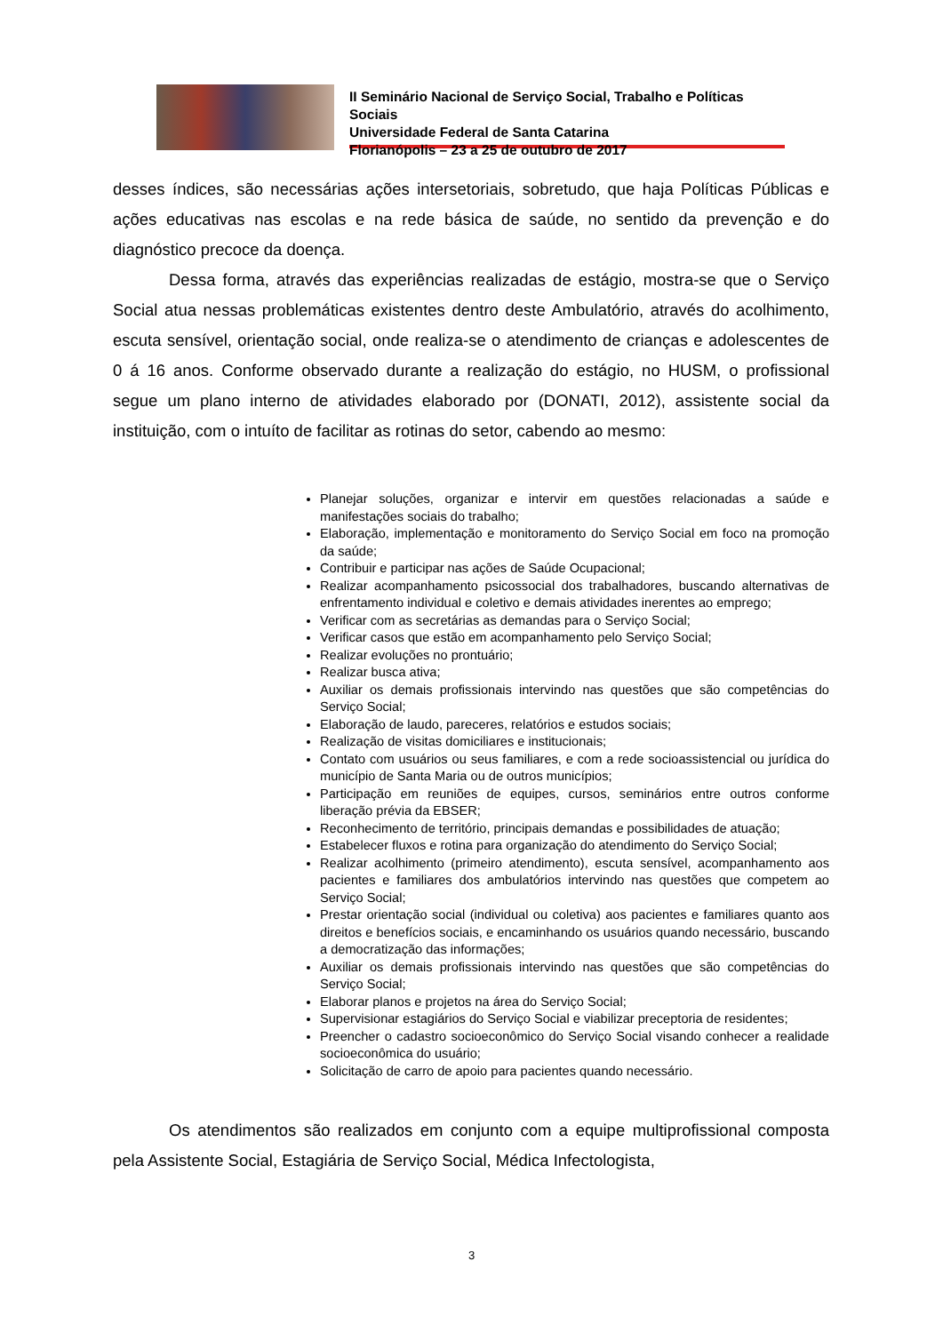II Seminário Nacional de Serviço Social, Trabalho e Políticas Sociais
Universidade Federal de Santa Catarina
Florianópolis – 23 a 25 de outubro de 2017
desses índices, são necessárias ações intersetoriais, sobretudo, que haja Políticas Públicas e ações educativas nas escolas e na rede básica de saúde, no sentido da prevenção e do diagnóstico precoce da doença.
Dessa forma, através das experiências realizadas de estágio, mostra-se que o Serviço Social atua nessas problemáticas existentes dentro deste Ambulatório, através do acolhimento, escuta sensível, orientação social, onde realiza-se o atendimento de crianças e adolescentes de 0 á 16 anos. Conforme observado durante a realização do estágio, no HUSM, o profissional segue um plano interno de atividades elaborado por (DONATI, 2012), assistente social da instituição, com o intuíto de facilitar as rotinas do setor, cabendo ao mesmo:
Planejar soluções, organizar e intervir em questões relacionadas a saúde e manifestações sociais do trabalho;
Elaboração, implementação e monitoramento do Serviço Social em foco na promoção da saúde;
Contribuir e participar nas ações de Saúde Ocupacional;
Realizar acompanhamento psicossocial dos trabalhadores, buscando alternativas de enfrentamento individual e coletivo e demais atividades inerentes ao emprego;
Verificar com as secretárias as demandas para o Serviço Social;
Verificar casos que estão em acompanhamento pelo Serviço Social;
Realizar evoluções no prontuário;
Realizar busca ativa;
Auxiliar os demais profissionais intervindo nas questões que são competências do Serviço Social;
Elaboração de laudo, pareceres, relatórios e estudos sociais;
Realização de visitas domiciliares e institucionais;
Contato com usuários ou seus familiares, e com a rede socioassistencial ou jurídica do município de Santa Maria ou de outros municípios;
Participação em reuniões de equipes, cursos, seminários entre outros conforme liberação prévia da EBSER;
Reconhecimento de território, principais demandas e possibilidades de atuação;
Estabelecer fluxos e rotina para organização do atendimento do Serviço Social;
Realizar acolhimento (primeiro atendimento), escuta sensível, acompanhamento aos pacientes e familiares dos ambulatórios intervindo nas questões que competem ao Serviço Social;
Prestar orientação social (individual ou coletiva) aos pacientes e familiares quanto aos direitos e benefícios sociais, e encaminhando os usuários quando necessário, buscando a democratização das informações;
Auxiliar os demais profissionais intervindo nas questões que são competências do Serviço Social;
Elaborar planos e projetos na área do Serviço Social;
Supervisionar estagiários do Serviço Social e viabilizar preceptoria de residentes;
Preencher o cadastro socioeconômico do Serviço Social visando conhecer a realidade socioeconômica do usuário;
Solicitação de carro de apoio para pacientes quando necessário.
Os atendimentos são realizados em conjunto com a equipe multiprofissional composta pela Assistente Social, Estagiária de Serviço Social, Médica Infectologista,
3